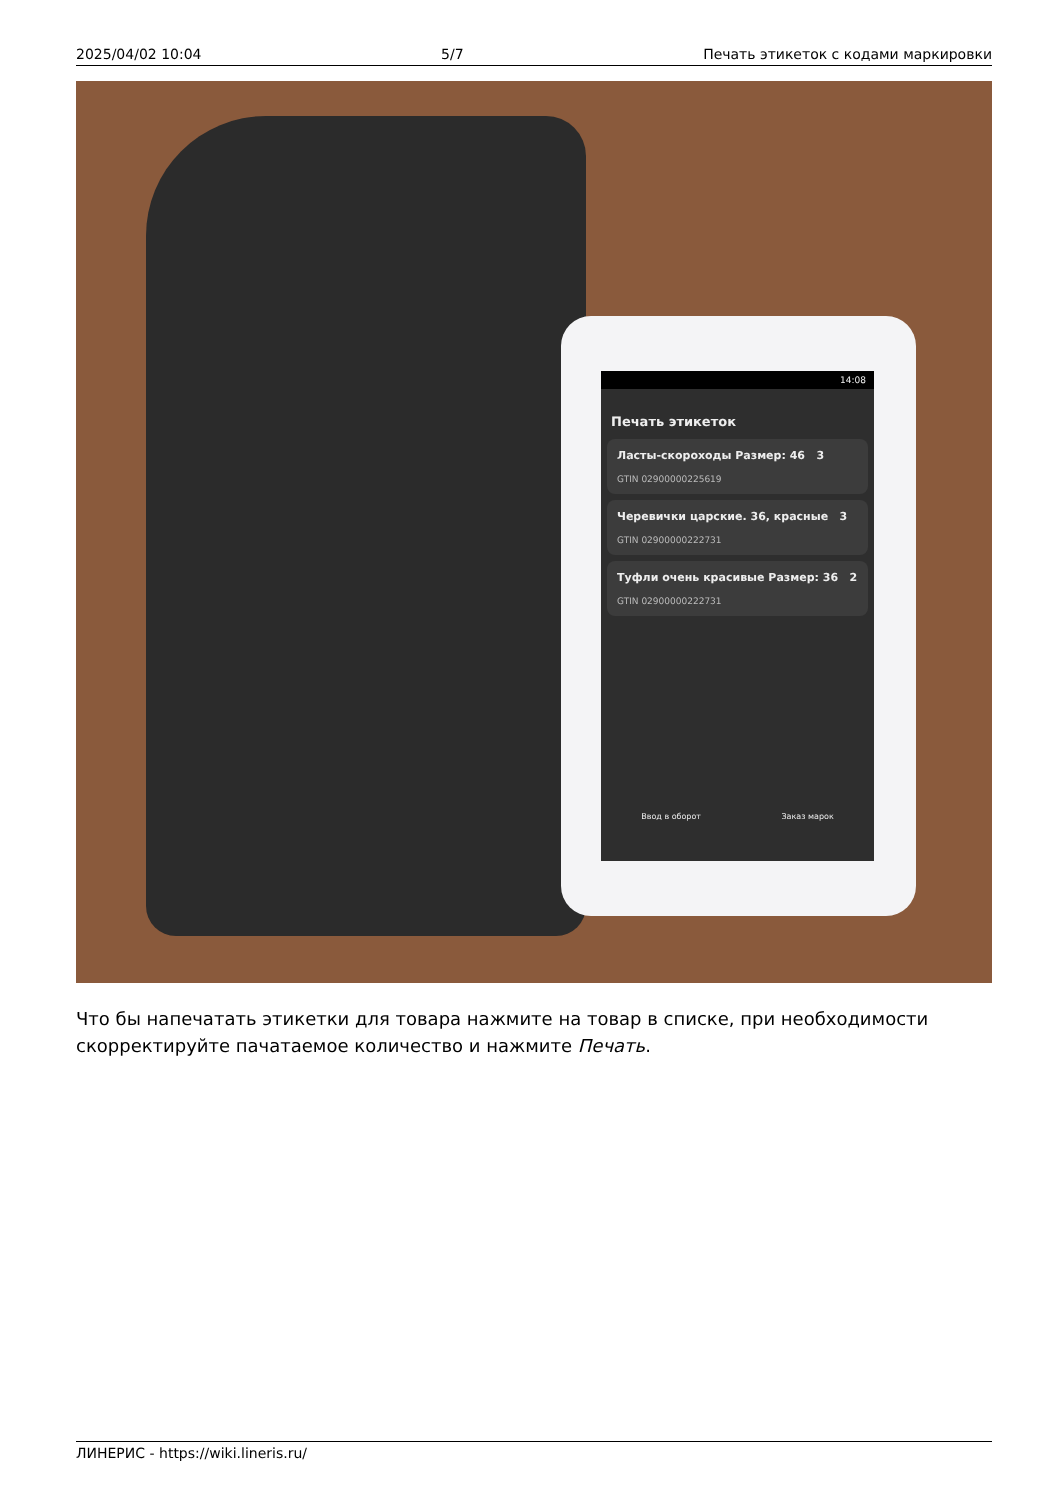2025/04/02 10:04 5/7 Печать этикеток с кодами маркировки
14:08
Печать этикеток
Ласты-скороходы Размер: 46 3
GTIN 02900000225619
Черевички царские. 36, красные 3
GTIN 02900000222731
Туфли очень красивые Размер: 36 2
GTIN 02900000222731
Ввод в оборот Заказ марок
Что бы напечатать этикетки для товара нажмите на товар в списке, при необходимости скорректируйте пачатаемое количество и нажмите Печать.
ЛИНЕРИС - https://wiki.lineris.ru/